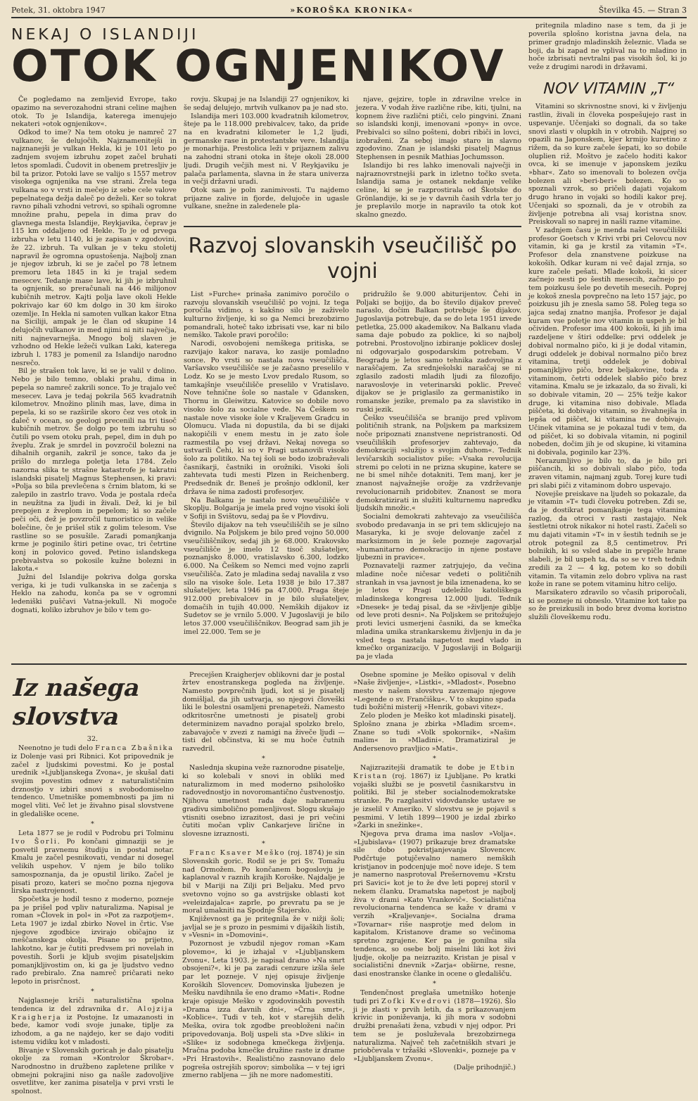Petek, 31. oktobra 1947 »KOROŠKA KRONIKA« Številka 45. — Stran 3
NEKAJ O ISLANDIJI
OTOK OGNJENIKOV
Če pogledamo na zemljevid Evrope, tako opazimo na severozahodni strani celine majhen otok. To je Islandija, katerega imenujejo nekateri »otok ognjenikov«.
Odkod to ime? Na tem otoku je namreč 27 vulkanov, še delujočih. Najznamenitejši in najznanejši je vulkan Hekla, ki je 101 leto po zadnjem svojem izbruhu zopet začel bruhati letos spomladi. Čudovit in obenem pretresljiv je bil ta prizor. Potoki lave se valijo s 1557 metrov visokega ognjenika na vse strani. Žrela tega vulkana so v vrsti in mečejo iz sebe cele valove pepelnatega dežja daleč po deželi. Ker so tokrat ravno pihali vzhodni vetrovi, so spihali ogromne množine prahu, pepela in dima prav do glavnega mesta Islandije, Reykjavika, čeprav je 115 km oddaljeno od Hekle. To je od prvega izbruha v letu 1140, ki je zapisan v zgodovini, že 22. izbruh. Ta vulkan je v teku stoletij napravil že ogromna opustošenja. Najbolj znan je njegov izbruh, ki se je začel po 78 letnem premoru leta 1845 in ki je trajal sedem mesecev. Tedanje mase lave, ki jih je izbruhnil ta ognjenik, so preračunali na 446 milijonov kubičnih metrov. Kajti polja lave okoli Hekle pokrivajo kar 60 km dolgo in 30 km široko ozemlje. In Hekla ni samoten vulkan kakor Etna na Siciliji, ampak je le član od skupine 14 delujočih vulkanov in med njimi ni niti največja, niti najnevarnejša. Mnogo bolj slaven je vzhodno od Hekle ležeči vulkan Laki, katerega izbruh l. 1783 je pomenil za Islandijo narodno nesrečo.
Bil je strašen tok lave, ki se je valil v dolino. Nebo je bilo temno, oblaki prahu, dima in pepela so namreč zakrili sonce. To je trajalo več mesecev. Lava je tedaj pokrila 565 kvadratnih kilometrov. Množino plinih mas, lave, dima in pepela, ki so se razširile skoro čez ves otok in daleč v ocean, so geologi precenili na tri tisoč kubičnih metrov. Še dolgo po tem izbruhu so čutili po vsem otoku prah, pepel, dim in duh po žveplu. Zrak je smrdel in povzročil bolezni na dihalnih organih, zakril je sonce, tako da je prišlo do mrzlega poletja leta 1784. Zelo nazorna slika te strašne katastrofe je takratni islandski pisatelj Magnus Stephensen, ki pravi: »Polja so bila prevlečena s črnim blatom, ki se zalepilo in zastrlo travo. Voda je postala rdeča in neužitna za ljudi in živali. Dež, ki je bil prepojen z žveplom in pepelom; ki so začele peči oči, dež je povzročil tumoristico in velike bolečine, če je prišel stik z golim telesom. Vse rastline so se posušile. Zaradi pomanjkanja krme je poginilo štiri petine ovac, tri četrtine konj in polovico goved. Petino islandskega prebivalstva so pokosile kužne bolezni in lakota.«
Južni del Islandije pokriva dolga gorska veriga, ki je tudi vulkanska in se začenja s Heklo na zahodu, konča pa se v ogromni ledeniški puščavi Vatna-jekull. Ni mogoče dognati, koliko izbruhov je bilo v tem go-
rovju. Skupaj je na Islandiji 27 ognjenikov, ki še sedaj delujejo, mrtvih vulkanov pa je nad sto.
Islandija meri 103.000 kvadratnih kilometrov, šteje pa le 118.000 prebivalcev, tako, da pride na en kvadratni kilometer le 1,2 ljudi, germanske rase in protestantske vere. Islandija je monarhija. Prestolica leži v prijaznem zalivu na zahodni strani otoka in šteje okoli 28.000 ljudi. Drugih večjih mest ni. V Reykjaviku je palača parlamenta, slavna in že stara univerza in večji državni uradi.
Otok sam je poln zanimivosti. Tu najdemo prijazne zalive in fjorde, delujoče in ugasle vulkane, snežne in zaledenele pla-
njave, gejzire, tople in zdravilne vrelce in jezera. V vodah žive različne ribe, kiti, tjulni, na kopnem žive različni ptiči, celo pingvini. Znani so islandski konji, imenovani »pony« in ovce. Prebivalci so silno pošteni, dobri ribiči in lovci, izobraženi. Za seboj imajo staro in slavno zgodovino. Znan je islandski pisatelj Magnus Stephensen in pesnik Mathias Jochumsson.
Islandijo bi res lahko imenovali največji in najraznovrstnejši park in izletno točko sveta. Islandija sama je ostanek nekdanje velike celine, ki se je razprostirala od Škotske do Grönlandije, ki se je v davnih časih vdrla ter jo je preplavilo morje in napravilo ta otok kot skalno gnezdo.
Razvoj slovanskih vseučilišč po vojni
List »Furche« prinaša zanimivo poročilo o razvoju slovanskih vseučilišč po vojni. Iz tega poročila vidimo, s kakšno silo je zaživelo kulturno življenje, ki so ga Nemci brezobzirno pomandrali, hoteč tako izbrisati vse, kar ni bilo nemško. Takole pravi poročilo:
Narodi, osvobojeni nemškega pritiska, se razvijajo kakor narava, ko zasije pomladno sonce. Po vrsti so nastala nova vseučilišča. Varšavsko vseučilišče se je začasno preselilo v Lodz. Ko se je mesto Lvov predalo Rusom, so tamkajšnje vseučilišče preselilo v Vratislavo. Nove tehnične šole so nastale v Gdansken, Thornu in Gleiwitzu. Katovice so dobile novo visoko šolo za socialne vede. Na Češkem so nastale nove visoke šole v Kraljevem Gradcu in Olomucu. Vlada ni dopustila, da bi se dijaki nakopičili v enem mestu in je zato šole razmestila po vsej državi. Nekaj novega so ustvarili Čehi, ki so v Pragi ustanovili visoko šolo za politiko. Na tej šoli se bodo izobraževali časnikarji, častniki in orožniki. Visoki šoli zahtevata tudi mesti Plzen in Reichenberg. Predsednik dr. Beneš je prošnjo odklonil, ker država še nima zadosti profesorjev.
Na Balkanu je nastalo novo vseučilišče v Skoplju. Bolgarija je imela pred vojno visoki šoli v Sofiji in Svištovu, sedaj pa še v Plovdivu.
Število dijakov na teh vseučiliščih se je silno dvignilo. Na Poljskem je bilo pred vojno 50.000 vseučiliščnikov, sedaj jih je 68.000. Krakovsko vseučilišče je imelo 12 tisoč slušateljev, poznanjsko 8.000, vratislavsko 6.300, lodzko 6.000. Na Češkem so Nemci med vojno zaprli vseučilišča. Zato je mladina sedaj navalila z vso silo na visoke šole. Leta 1938 je bilo 17.387 slušateljev, leta 1946 pa 47.000. Praga šteje 912.000 prebivalcev in je bilo slušateljev, domačih in tujih 40.000. Nemških dijakov iz Sudetov se je vrnilo 5.000. V Jugoslaviji je bilo letos 37.000 vseučiliščnikov. Beograd sam jih je imel 22.000. Tem se je
pridružilo še 9.000 abiturijentov. Čehi in Poljaki se bojijo, da bo število dijakov preveč naraslo, dočim Balkan potrebuje še dijakov. Jugoslavija potrebuje, da se do leta 1951 izvede petletka, 25.000 akademikov. Na Balkanu vlada sama daje pobudo za poklice, ki so najbolj potrebni. Prostovoljno izbiranje poklicev doslej ni odgovarjalo gospodarskim potrebam. V Beogradu je letos samo tehnika zadovoljna z naraščajem. Za srednješolski naraščaj se ni zglasilo zadosti mladih ljudi za filozofijo, naravoslovje in veterinarski poklic. Preveč dijakov se je priglasilo za germanistiko in romanske jezike, premalo pa za slavistiko in ruski jezik.
Češko vseučilišča se branijo pred vplivom političnih strank, na Poljskem pa marksizem noče pripoznati znanstvene nepristranosti. Od vseučiliških profesorjev zahtevajo, da demokraciji »služijo s svojim duhom«. Tednik levičarskih socialistov piše: »Vsaka revolucija stremi po celoti in ne prizna skupine, katere se ne bi smel nihče dotakniti. Tem manj, ker je znanost najvažnejše orožje za vzdrževanje revolucionarnih pridobitev. Znanost se mora demokratizirati in služiti kulturnemu napredku ljudskih množic.«
Socialni demokrati zahtevajo za vseučilišča svobodo predavanja in se pri tem sklicujejo na Masaryka, ki je svoje delovanje začel z marksizmom in je šele pozneje zagovarjal »humanitarno demokracijo in njene postave ljubezni in pravice«.
Poznavatelji razmer zatrjujejo, da večina mladine noče ničesar vedeti o političnih strankah in vsa javnost je bila iznenadena, ko se je letos v Pragi udeležilo katoliškega mladinskega kongresa 12.000 ljudi. Tednik »Dnesek« je tedaj pisal, da se »življenje giblje od leve proti desni«. Na Poljskem se pritožujejo proti levici usmerjeni časniki, da se kmečka mladina umika strankarskemu življenju in da je vsled tega nastala napetost med vlado in kmečko organizacijo. V Jugoslaviji in Bolgariji pa je vlada
pritegnila mladino nase s tem, da ji je poverila splošno koristna javna dela, na primer gradnjo mladinskih železnic. Vlada se boji, da bi zapad ne vplival na to mladino in hoče izbrisati nevtralni pas visokih šol, ki jo veže z drugimi narodi in državami.
NOV VITAMIN „T“
Vitamini so skrivnostne snovi, ki v življenju rastlin, živali in človeka pospešujejo rast in uspevanje. Učenjaki so dognali, da so take snovi zlasti v olupkih in v otrobih. Najprej so opazili na Japonskem, kjer krmijo kuretino z rižem, da so kure začele šepati, ko so dobile oluplien riž. Moštvo je začelo hoditi kakor ovca, ki se imenuje v japonskem jeziku »bhar«. Zato so imenovali to bolezen ovčja bolezen ali »beri-beri« bolezen. Ko so spoznali vzrok, so pričeli dajati vojakom drugo hrano in vojaki so hodili kakor prej. Učenjaki so spoznali, da je v otrobih za življenje potrebna ali vsaj koristna snov. Preiskovali so naprej in našli razne vitamine.
V zadnjem času je menda našel vseučiliški profesor Goetsch v Krivi vrbi pri Celovcu nov vitamin, ki ga je krstil za vitamin »T«. Profesor dela znanstvene poizkuse na kokoših. Odkar kuram ni več dajal zrnja, so kure začele pešati. Mlade kokoši, ki sicer začnejo nesti po šestih mesecih, začnejo po tem poizkusu šele po devetih mesecih. Poprej je kokoš znesla povprečno na leto 157 jajc, po poizkusu jih je znesla samo 58. Poleg tega so jajca sedaj znatno manjša. Profesor je dajal kuram vse poletje nov vitamin in uspeh je bil očividen. Profesor ima 400 kokoši, ki jih ima razdeljene v štiri oddelke: prvi oddelek je dobival normalno pičo, ki ji je dodal vitamin, drugi oddelek je dobival normalno pičo brez vitamina, tretji oddelek je dobival pomanjkljivo pičo, brez beljakovine, toda z vitaminom, četrti oddelek slabšo pičo brez vitamina. Kmalu se je izkazalo, da so živali, ki so dobivale vitamin, 20 — 25% težje kakor druge, ki vitamina niso dobivale. Mlada piščeta, ki dobivajo vitamin, so živahnejša in lepša od piščet, ki vitamina ne dobivajo. Učinek vitamina se je pokazal tudi v tem, da od piščet, ki so dobivala vitamin, ni poginil nobeden, dočim jih je od skupine, ki vitamina ni dobivala, poginilo kar 23%.
Nerazumljivo je bilo to, da je bilo pri piščancih, ki so dobivali slabo pičo, toda zraven vitamin, najmanj zgub. Torej kure tudi pri slabi piči z vitaminom dobro uspevajo.
Novejše preiskave na ljudeh so pokazale, da je vitamin »T« tudi človeku potreben. Zdi se, da je dostikrat pomanjkanje tega vitamina razlog, da otroci v rasti zastajajo. Nek šestletni otrok nikakor ni hotel rasti. Začeli so mu dajati vitamin »T« in v šestih tednih se je otrok potegnil za 8,5 centimetrov. Pri bolnikih, ki so vsled slabe in prepičle hrane slabeli, je bil uspeh ta, da so se v treh tednih zredili za 2 — 4 kg, potem ko so dobili vitamin. Ta vitamin zelo dobro vpliva na rast kože in rane se potem vitaminu hitro celijo.
Marsikatero zdravilo so včasih priporočali, ki se pozneje ni obneslo. Vitamine kot take pa so že preizkusili in bodo brez dvoma koristno služili človeškemu rodu.
Iz našega slovstva
32.
Neenotno je tudi delo Franca Zbašnika iz Dolenje vasi pri Ribnici. Kot pripovednik je začel z ljudskimi povestmi. Ko je postal urednik »Ljubljanskega Zvona«, je skušal dati svojim povestim odmev z naturalističnim drznostjo v izbiri snovi s svobodomiselno tendenco. Umetniške pomembnosti pa jim ni mogel vliti. Več let je živahno pisal slovstvene in gledališke ocene.
*
Leta 1877 se je rodil v Podrobu pri Tolminu Ivo Šorli. Po končani gimnaziji se je posvetil pravnemu študiju in postal notar. Kmalu je začel pesnikovati, vendar ni dosegel velikih uspehov. V njem je bilo toliko samospoznanja, da je opustil liriko. Začel je pisati prozo, kateri se močno pozna njegova lirska nastrojenost.
Spočetka je hodil tesno z moderno, pozneje pa je prišel pod vpliv naturalizma. Napisal je roman »Človek in pol« in »Pot za razpotjem«. Leta 1907 je izdal zbirko Novel in črtic. Vse njegove zgodbice izvirajo običajno iz meščanskega okolja. Pisane so prijetno, lahkotno, kar je čutiti predvsem pri novelah in povestih. Šorli je kljub svojim pisateljskim pomanjkljivostim on, ki ga je ljudstvo vedno rado prebiralo. Zna namreč pričarati neko lepoto in prisrčnost.
*
Najglasneje kriči naturalistična spolna tendenca iz del zdravnika dr. Alojzija Kraigherja iz Postojne. Iz umazanosti in bede, kamor vodi svoje junake, tiplje za izhodom, a ga ne najdejo, ker se dajo voditi istemu vidiku kot v mladosti.
Bivanje v Slovenskih goricah je dalo pisatelju okolje za roman »Kontrolor Škrobar«. Narodnostno in družbeno zapletene prilike v obmejni pokrajini niso ga našle zadovoljive osvetlitve, ker zanima pisatelja v prvi vrsti le spolnost.
Precejšen Kraigherjev oblikovni dar je postal žrtev enostranskega pogleda na življenje. Namesto povprečnih ljudi, kot si je pisatelj domišljal, da jih ustvarja, so njegovi človeški liki le bolestni osamljeni prenapeteži. Namesto odkritosrčne umetnosti je pisatelj grobi determinizem navadno porajal spolzko brelo, zabavajoče v zvezi z namigi na živeče ljudi — tisti del občinstva, ki se mu hoče čutnih razvedril.
*
Naslednja skupina veže raznorodne pisatelje, ki so kolebali v snovi in obliki med naturalizmom in med moderno psihološko radovednostjo in novoromantično čustvenostjo. Njihova umetnost rada daje nabranemu gradivu simbolično pomenljivost. Slogu skušajo vtisniti osebno izrazitost, dasi je pri večini čutiti močan vpliv Cankarjeve lirične in slovesne izraznosti.
*
Franc Ksaver Meško (roj. 1874) je sin Slovenskih goric. Rodil se je pri Sv. Tomažu nad Ormožem. Po končanem bogoslovju je kaplanoval v raznih krajih Koroške. Najdalje je bil v Mariji na Zilji pri Beljaku. Med prvo svetovno vojno so ga avstrijske oblasti kot »veleizdajalca« zaprle, po prevratu pa se je moral umakniti na Spodnje Štajersko.
Književnost ga je pritegnila že v nižji šoli; javljal se je s prozo in pesmimi v dijaških listih, v »Vesni« in »Domovini«.
Pozornost je vzbudil njegov roman »Kam plovemo«, ki je izhajal v »Ljubljanskem Zvonu«. Leta 1903. je napisal dramo »Na smrt obsojeni?«, ki je pa zaradi cenzure izšla šele par let pozneje. V njej opisuje življenje Koroških Slovencev. Domovinska ljubezen je Mešku navdihnila še eno dramo »Mati«. Rodne kraje opisuje Meško v zgodovinskih povestih »Drama izza davnih dni«, »Črna smrt«, »Koblice«. Tudi v teh, kot v starejših delih Meška, ovira tok zgodbe preobloženi način pripovedovanja. Bolj uspeli sta »Dve sliki« in »Slike« iz sodobnega kmečkega življenja. Mračna podoba kmečke družine raste iz drame »Pri Hrastovih«. Realistično zasnovano delo pogreša ostrejših sporov; simbolika — v tej igri zmerno rabljena — jih ne more nadomestiti.
Osebne spomine je Meško opisoval v delih »Naše življenje«, »Listki«, »Mladost«. Posebno mesto v našem slovstvu zavzemajo njegove »Legende o sv. Frančišku«. V to skupino spada tudi božični misterij »Henrik, gobavi vitez«.
Zelo ploden je Meško kot mladinski pisatelj. Splošno znana je zbirka »Mladim srcem«. Znane so tudi »Volk spokornik«, »Našim malim« in »Mladini«. Dramatiziral je Andersenovo pravljico »Mati«.
*
Najizrazitejši dramatik te dobe je Etbin Kristan (roj. 1867) iz Ljubljane. Po kratki vojaški službi se je posvetil časnikarstvu in politiki. Bil je steber socialnodemokratske stranke. Po razglasitvi vidovdanske ustave se je izselil v Ameriko. V slovstvu se je pojavil s pesmimi. V letih 1899—1900 je izdal zbirko »Žarki in snežinke«.
Njegova prva drama ima naslov »Volja«. »Ljubislava« (1907) prikazuje brez dramatske sile dobo pokristjanjevanja Slovencev. Podčrtuje potujčevalno namero nemških kristjanov in podcenjuje moč nove ideje. S tem je namerno nasprotoval Prešernovemu »Krstu pri Savici« kot je to že dve leti poprej storil v nekem članku. Dramatska napetost je najbolj živa v drami »Kato Vrankovič«. Socialistična revolucionarna tendenca se kaže v drami v verzih »Kraljevanje«. Socialna drama »Tovarnar« riše nasprotje med delom in kapitalom. Kristanove drame so večinoma spretno zgrajene. Ker pa je gonilna sila tendenca, so osebe bolj miselni liki kot živi ljudje, okolje pa neizrazito. Kristan je pisal v socialistični dnevnik »Zarja« obširne, resne, dasi enostranske članke in ocene o gledališču.
*
Tendenčnost preglaša umetniško hotenje tudi pri Zofki Kvedrovi (1878—1926). Šlo ji je zlasti v prvih letih, da s prikazovanjem krivic in poniževanja, ki jih mora v sodobni družbi prenašati žena, vzbudi v njej odpor. Pri tem se je posluževala brezobzirnega naturalizma. Največ teh začetniških stvari je priobčevala v tržaški »Slovenki«, pozneje pa v »Ljubljanskem Zvonu«.
(Dalje prihodnjič.)